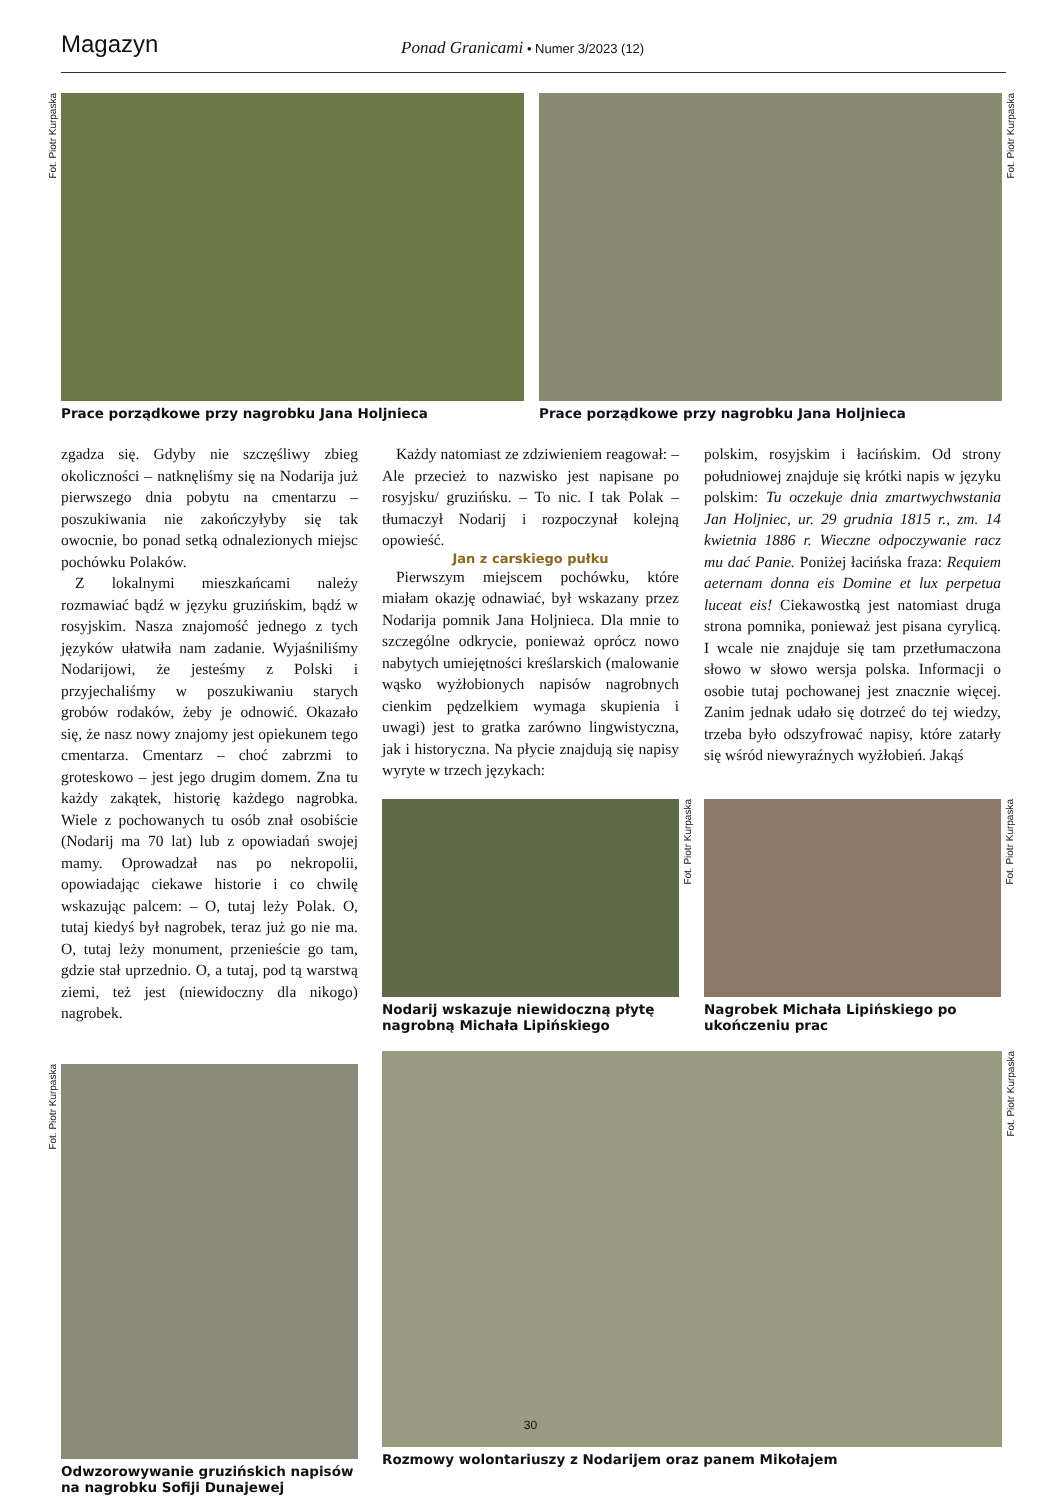Magazyn
Ponad Granicami • Numer 3/2023 (12)
Fot. Piotr Kurpaska
Prace porządkowe przy nagrobku Jana Holjnieca
Fot. Piotr Kurpaska
Prace porządkowe przy nagrobku Jana Holjnieca
zgadza się. Gdyby nie szczęśliwy zbieg okoliczności – natknęliśmy się na Nodarija już pierwszego dnia pobytu na cmentarzu – poszukiwania nie zakończyłyby się tak owocnie, bo ponad setką odnalezionych miejsc pochówku Polaków.
Z lokalnymi mieszkańcami należy rozmawiać bądź w języku gruzińskim, bądź w rosyjskim. Nasza znajomość jednego z tych języków ułatwiła nam zadanie. Wyjaśniliśmy Nodarijowi, że jesteśmy z Polski i przyjechaliśmy w poszukiwaniu starych grobów rodaków, żeby je odnowić. Okazało się, że nasz nowy znajomy jest opiekunem tego cmentarza. Cmentarz – choć zabrzmi to groteskowo – jest jego drugim domem. Zna tu każdy zakątek, historię każdego nagrobka. Wiele z pochowanych tu osób znał osobiście (Nodarij ma 70 lat) lub z opowiadań swojej mamy. Oprowadzał nas po nekropolii, opowiadając ciekawe historie i co chwilę wskazując palcem: – O, tutaj leży Polak. O, tutaj kiedyś był nagrobek, teraz już go nie ma. O, tutaj leży monument, przenieście go tam, gdzie stał uprzednio. O, a tutaj, pod tą warstwą ziemi, też jest (niewidoczny dla nikogo) nagrobek.
Fot. Piotr Kurpaska
Odwzorowywanie gruzińskich napisów na nagrobku Sofiji Dunajewej
Każdy natomiast ze zdziwieniem reagował: – Ale przecież to nazwisko jest napisane po rosyjsku/ gruzińsku. – To nic. I tak Polak – tłumaczył Nodarij i rozpoczynał kolejną opowieść.
Jan z carskiego pułku
Pierwszym miejscem pochówku, które miałam okazję odnawiać, był wskazany przez Nodarija pomnik Jana Holjnieca. Dla mnie to szczególne odkrycie, ponieważ oprócz nowo nabytych umiejętności kreślarskich (malowanie wąsko wyżłobionych napisów nagrobnych cienkim pędzelkiem wymaga skupienia i uwagi) jest to gratka zarówno lingwistyczna, jak i historyczna. Na płycie znajdują się napisy wyryte w trzech językach:
polskim, rosyjskim i łacińskim. Od strony południowej znajduje się krótki napis w języku polskim: Tu oczekuje dnia zmartwychwstania Jan Holjniec, ur. 29 grudnia 1815 r., zm. 14 kwietnia 1886 r. Wieczne odpoczywanie racz mu dać Panie. Poniżej łacińska fraza: Requiem aeternam donna eis Domine et lux perpetua luceat eis! Ciekawostką jest natomiast druga strona pomnika, ponieważ jest pisana cyrylicą. I wcale nie znajduje się tam przetłumaczona słowo w słowo wersja polska. Informacji o osobie tutaj pochowanej jest znacznie więcej. Zanim jednak udało się dotrzeć do tej wiedzy, trzeba było odszyfrować napisy, które zatarły się wśród niewyraźnych wyżłobień. Jakąś
Fot. Piotr Kurpaska
Nodarij wskazuje niewidoczną płytę nagrobną Michała Lipińskiego
Fot. Piotr Kurpaska
Nagrobek Michała Lipińskiego po ukończeniu prac
Fot. Piotr Kurpaska
Rozmowy wolontariuszy z Nodarijem oraz panem Mikołajem
30